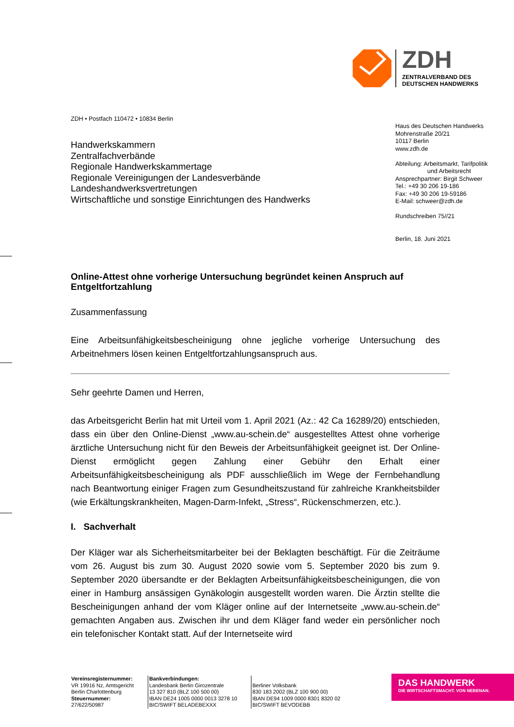ZDH
ZENTRALVERBAND DES
DEUTSCHEN HANDWERKS
ZDH • Postfach 110472 • 10834 Berlin
Handwerkskammern
Zentralfachverbände
Regionale Handwerkskammertage
Regionale Vereinigungen der Landesverbände
Landeshandwerksvertretungen
Wirtschaftliche und sonstige Einrichtungen des Handwerks
Haus des Deutschen Handwerks
Mohrenstraße 20/21
10117 Berlin
www.zdh.de
Abteilung: Arbeitsmarkt, Tarifpolitik
und Arbeitsrecht
Ansprechpartner: Birgit Schweer
Tel.: +49 30 206 19-186
Fax: +49 30 206 19-59186
E-Mail: schweer@zdh.de
Rundschreiben 75//21
Berlin, 18. Juni 2021
Online-Attest ohne vorherige Untersuchung begründet keinen Anspruch auf Entgeltfortzahlung
Zusammenfassung
Eine Arbeitsunfähigkeitsbescheinigung ohne jegliche vorherige Untersuchung des Arbeitnehmers lösen keinen Entgeltfortzahlungsanspruch aus.
Sehr geehrte Damen und Herren,
das Arbeitsgericht Berlin hat mit Urteil vom 1. April 2021 (Az.: 42 Ca 16289/20) entschieden, dass ein über den Online-Dienst „www.au-schein.de“ ausgestelltes Attest ohne vorherige ärztliche Untersuchung nicht für den Beweis der Arbeitsunfähigkeit geeignet ist. Der Online-Dienst ermöglicht gegen Zahlung einer Gebühr den Erhalt einer Arbeitsunfähigkeitsbescheinigung als PDF ausschließlich im Wege der Fernbehandlung nach Beantwortung einiger Fragen zum Gesundheitszustand für zahlreiche Krankheitsbilder (wie Erkältungskrankheiten, Magen-Darm-Infekt, „Stress“, Rückenschmerzen, etc.).
I. Sachverhalt
Der Kläger war als Sicherheitsmitarbeiter bei der Beklagten beschäftigt. Für die Zeiträume vom 26. August bis zum 30. August 2020 sowie vom 5. September 2020 bis zum 9. September 2020 übersandte er der Beklagten Arbeitsunfähigkeitsbescheinigungen, die von einer in Hamburg ansässigen Gynäkologin ausgestellt worden waren. Die Ärztin stellte die Bescheinigungen anhand der vom Kläger online auf der Internetseite „www.au-schein.de“ gemachten Angaben aus. Zwischen ihr und dem Kläger fand weder ein persönlicher noch ein telefonischer Kontakt statt. Auf der Internetseite wird
Vereinsregisternummer:
VR 19916 Nz, Amtsgericht
Berlin Charlottenburg
Steuernummer:
27/622/50987
Bankverbindungen:
Landesbank Berlin Girozentrale
13 327 810 (BLZ 100 500 00)
IBAN DE24 1005 0000 0013 3278 10
BIC/SWIFT BELADEBEXXX
Berliner Volksbank
830 183 2002 (BLZ 100 900 00)
IBAN DE94 1009 0000 8301 8320 02
BIC/SWIFT BEVODEBB
DAS HANDWERK
DIE WIRTSCHAFTSMACHT. VON NEBENAN.